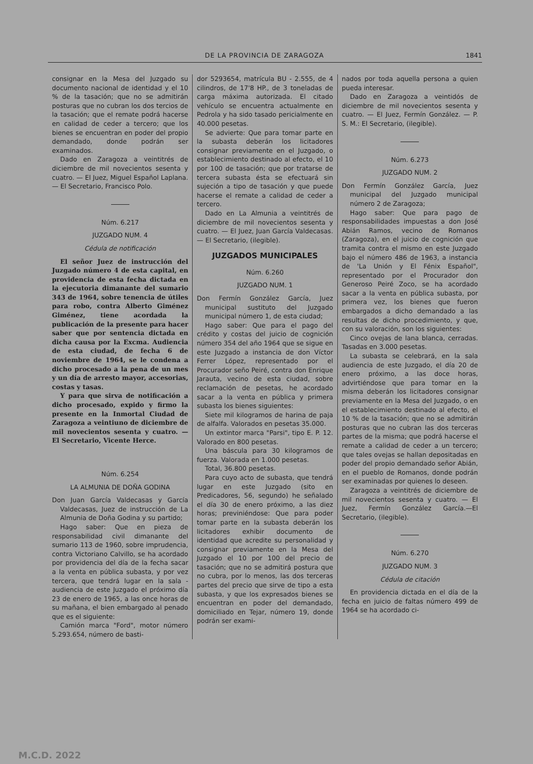DE LA PROVINCIA DE ZARAGOZA 1841
consignar en la Mesa del Juzgado su documento nacional de identidad y el 10 % de la tasación; que no se admitirán posturas que no cubran los dos tercios de la tasación; que el remate podrá hacerse en calidad de ceder a tercero; que los bienes se encuentran en poder del propio demandado, donde podrán ser examinados.
Dado en Zaragoza a veintitrés de diciembre de mil novecientos sesenta y cuatro. — El Juez, Miguel Español Laplana. — El Secretario, Francisco Polo.
Núm. 6.217
JUZGADO NUM. 4
Cédula de notificación
El señor Juez de instrucción del Juzgado número 4 de esta capital, en providencia de esta fecha dictada en la ejecutoria dimanante del sumario 343 de 1964, sobre tenencia de útiles para robo, contra Alberto Giménez Giménez, tiene acordada la publicación de la presente para hacer saber que por sentencia dictada en dicha causa por la Excma. Audiencia de esta ciudad, de fecha 6 de noviembre de 1964, se le condena a dicho procesado a la pena de un mes y un día de arresto mayor, accesorias, costas y tasas.
Y para que sirva de notificación a dicho procesado, expido y firmo la presente en la Inmortal Ciudad de Zaragoza a veintiuno de diciembre de mil novecientos sesenta y cuatro. — El Secretario, Vicente Herce.
Núm. 6.254
LA ALMUNIA DE DOÑA GODINA
Don Juan García Valdecasas y García Valdecasas, Juez de instrucción de La Almunia de Doña Godina y su partido;
Hago saber: Que en pieza de responsabilidad civil dimanante del sumario 113 de 1960, sobre imprudencia, contra Victoriano Calvillo, se ha acordado por providencia del día de la fecha sacar a la venta en pública subasta, y por vez tercera, que tendrá lugar en la sala - audiencia de este Juzgado el próximo día 23 de enero de 1965, a las once horas de su mañana, el bien embargado al penado que es el siguiente:
Camión marca "Ford", motor número 5.293.654, número de basti-
dor 5293654, matrícula BU - 2.555, de 4 cilindros, de 17'8 HP., de 3 toneladas de carga máxima autorizada. El citado vehículo se encuentra actualmente en Pedrola y ha sido tasado pericialmente en 40.000 pesetas.
Se advierte: Que para tomar parte en la subasta deberán los licitadores consignar previamente en el Juzgado, o establecimiento destinado al efecto, el 10 por 100 de tasación; que por tratarse de tercera subasta ésta se efectuará sin sujeción a tipo de tasación y que puede hacerse el remate a calidad de ceder a tercero.
Dado en La Almunia a veintitrés de diciembre de mil novecientos sesenta y cuatro. — El Juez, Juan García Valdecasas. — El Secretario, (ilegible).
JUZGADOS MUNICIPALES
Núm. 6.260
JUZGADO NUM. 1
Don Fermín González García, Juez municipal sustituto del Juzgado municipal número 1, de esta ciudad;
Hago saber: Que para el pago del crédito y costas del juicio de cognición número 354 del año 1964 que se sigue en este Juzgado a instancia de don Víctor Ferrer López, representado por el Procurador seño Peiré, contra don Enrique Jarauta, vecino de esta ciudad, sobre reclamación de pesetas, he acordado sacar a la venta en pública y primera subasta los bienes siguientes:
Siete mil kilogramos de harina de paja de alfalfa. Valorados en pesetas 35.000.
Un extintor marca "Parsi", tipo E. P. 12. Valorado en 800 pesetas.
Una báscula para 30 kilogramos de fuerza. Valorada en 1.000 pesetas.
Total, 36.800 pesetas.
Para cuyo acto de subasta, que tendrá lugar en este Juzgado (sito en Predicadores, 56, segundo) he señalado el día 30 de enero próximo, a las diez horas; previniéndose: Que para poder tomar parte en la subasta deberán los licitadores exhibir documento de identidad que acredite su personalidad y consignar previamente en la Mesa del Juzgado el 10 por 100 del precio de tasación; que no se admitirá postura que no cubra, por lo menos, las dos terceras partes del precio que sirve de tipo a esta subasta, y que los expresados bienes se encuentran en poder del demandado, domiciliado en Tejar, número 19, donde podrán ser exami-
nados por toda aquella persona a quien pueda interesar.
Dado en Zaragoza a veintidós de diciembre de mil novecientos sesenta y cuatro. — El Juez, Fermín González. — P. S. M.: El Secretario, (ilegible).
Núm. 6.273
JUZGADO NUM. 2
Don Fermín González García, Juez municipal del Juzgado municipal número 2 de Zaragoza;
Hago saber: Que para pago de responsabilidades impuestas a don José Abián Ramos, vecino de Romanos (Zaragoza), en el juicio de cognición que tramita contra el mismo en este Juzgado bajo el número 486 de 1963, a instancia de 'La Unión y El Fénix Español", representado por el Procurador don Generoso Peiré Zoco, se ha acordado sacar a la venta en pública subasta, por primera vez, los bienes que fueron embargados a dicho demandado a las resultas de dicho procedimiento, y que, con su valoración, son los siguientes:
Cinco ovejas de lana blanca, cerradas. Tasadas en 3.000 pesetas.
La subasta se celebrará, en la sala audiencia de este Juzgado, el día 20 de enero próximo, a las doce horas, advirtiéndose que para tomar en la misma deberán los licitadores consignar previamente en la Mesa del Juzgado, o en el establecimiento destinado al efecto, el 10 % de la tasación; que no se admitirán posturas que no cubran las dos terceras partes de la misma; que podrá hacerse el remate a calidad de ceder a un tercero; que tales ovejas se hallan depositadas en poder del propio demandado señor Abián, en el pueblo de Romanos, donde podrán ser examinadas por quienes lo deseen.
Zaragoza a veintitrés de diciembre de mil novecientos sesenta y cuatro. — El Juez, Fermín González García.—El Secretario, (ilegible).
Núm. 6.270
JUZGADO NUM. 3
Cédula de citación
En providencia dictada en el día de la fecha en juicio de faltas número 499 de 1964 se ha acordado ci-
M.C.D. 2022